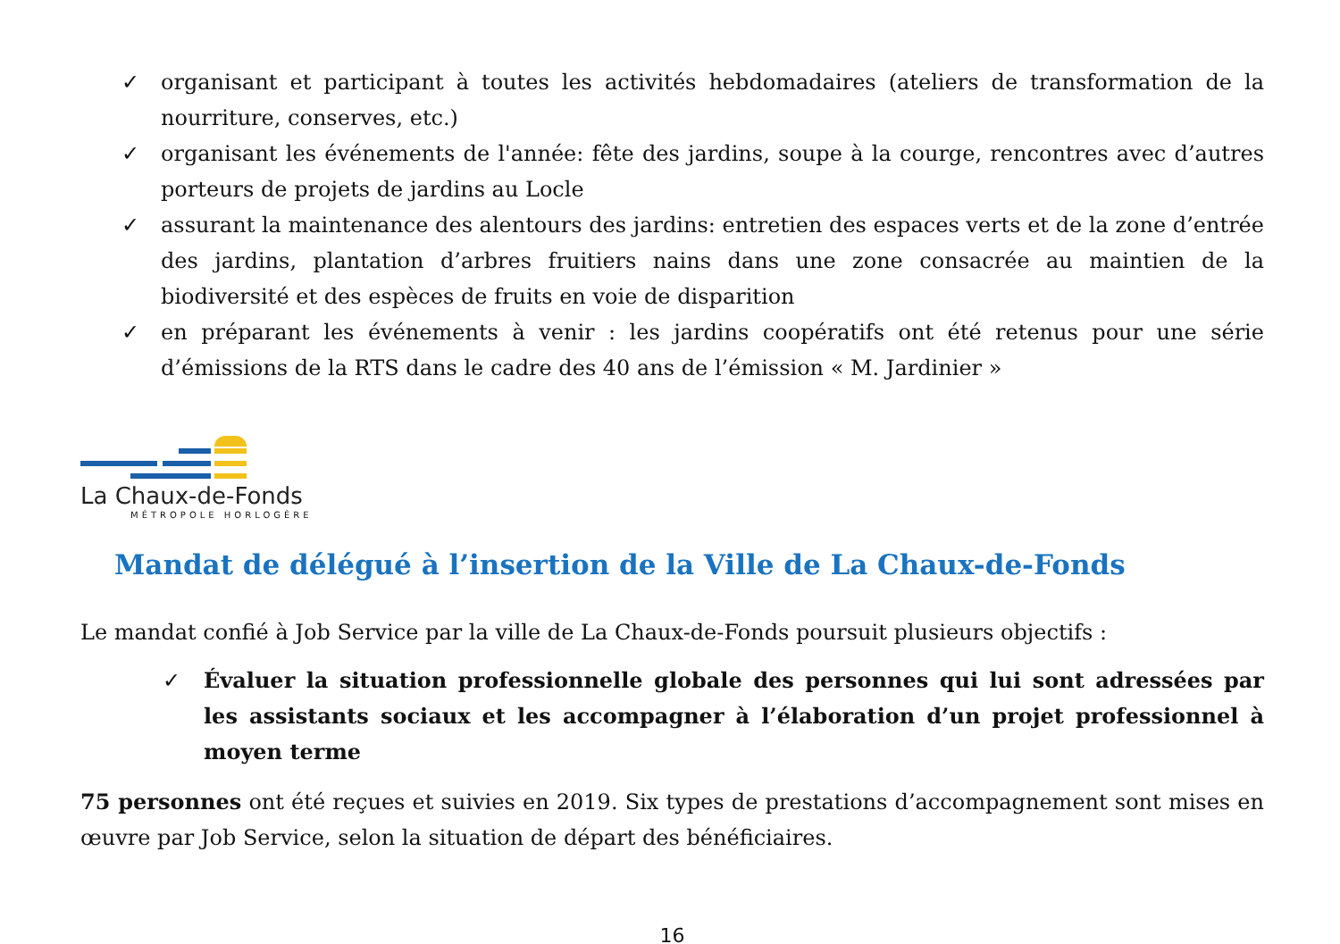✓ organisant et participant à toutes les activités hebdomadaires (ateliers de transformation de la nourriture, conserves, etc.)
✓ organisant les événements de l'année: fête des jardins, soupe à la courge, rencontres avec d’autres porteurs de projets de jardins au Locle
✓ assurant la maintenance des alentours des jardins: entretien des espaces verts et de la zone d’entrée des jardins, plantation d’arbres fruitiers nains dans une zone consacrée au maintien de la biodiversité et des espèces de fruits en voie de disparition
✓ en préparant les événements à venir : les jardins coopératifs ont été retenus pour une série d’émissions de la RTS dans le cadre des 40 ans de l’émission « M. Jardinier »
La Chaux-de-Fonds
MÉTROPOLE HORLOGÈRE
Mandat de délégué à l’insertion de la Ville de La Chaux-de-Fonds
Le mandat confié à Job Service par la ville de La Chaux-de-Fonds poursuit plusieurs objectifs :
✓ Évaluer la situation professionnelle globale des personnes qui lui sont adressées par les assistants sociaux et les accompagner à l’élaboration d’un projet professionnel à moyen terme
75 personnes ont été reçues et suivies en 2019. Six types de prestations d’accompagnement sont mises en œuvre par Job Service, selon la situation de départ des bénéficiaires.
16